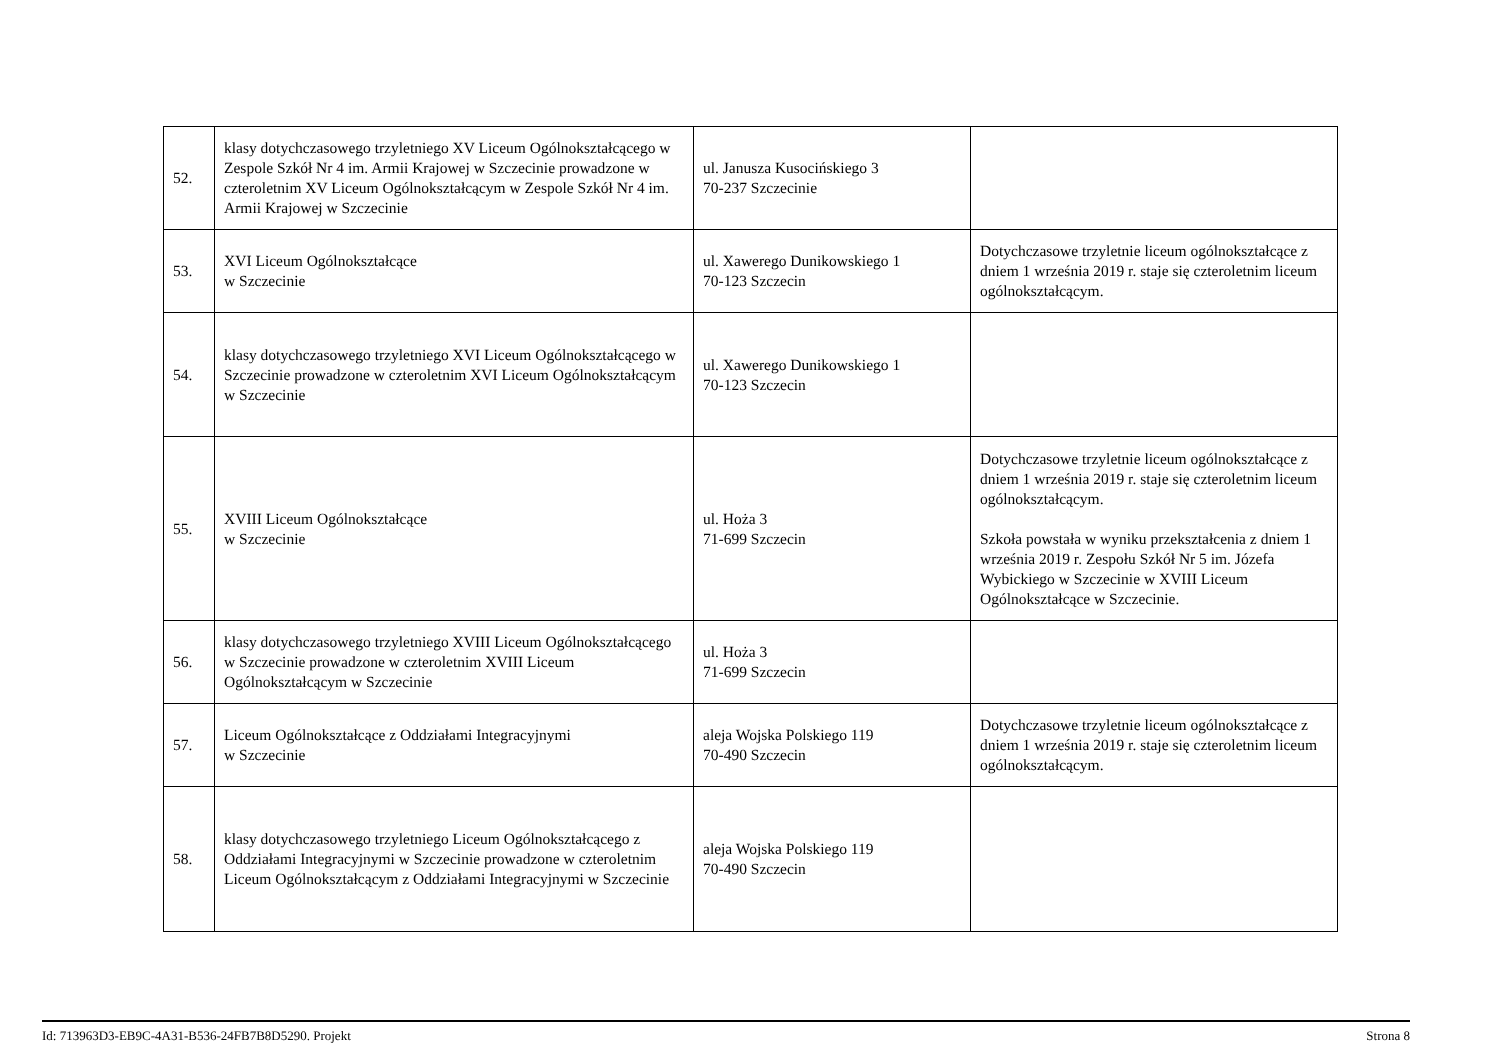| 52. | klasy dotychczasowego trzyletniego XV Liceum Ogólnokształcącego w Zespole Szkół Nr 4 im. Armii Krajowej w Szczecinie prowadzone w czteroletnim XV Liceum Ogólnokształcącym w Zespole Szkół Nr 4 im. Armii Krajowej w Szczecinie | ul. Janusza Kusocińskiego 3 70-237 Szczecinie | |
| 53. | XVI Liceum Ogólnokształcące w Szczecinie | ul. Xawerego Dunikowskiego 1 70-123 Szczecin | Dotychczasowe trzyletnie liceum ogólnokształcące z dniem 1 września 2019 r. staje się czteroletnim liceum ogólnokształcącym. |
| 54. | klasy dotychczasowego trzyletniego XVI Liceum Ogólnokształcącego w Szczecinie prowadzone w czteroletnim XVI Liceum Ogólnokształcącym w Szczecinie | ul. Xawerego Dunikowskiego 1 70-123 Szczecin | |
| 55. | XVIII Liceum Ogólnokształcące w Szczecinie | ul. Hoża 3 71-699 Szczecin | Dotychczasowe trzyletnie liceum ogólnokształcące z dniem 1 września 2019 r. staje się czteroletnim liceum ogólnokształcącym. Szkoła powstała w wyniku przekształcenia z dniem 1 września 2019 r. Zespołu Szkół Nr 5 im. Józefa Wybickiego w Szczecinie w XVIII Liceum Ogólnokształcące w Szczecinie. |
| 56. | klasy dotychczasowego trzyletniego XVIII Liceum Ogólnokształcącego w Szczecinie prowadzone w czteroletnim XVIII Liceum Ogólnokształcącym w Szczecinie | ul. Hoża 3 71-699 Szczecin | |
| 57. | Liceum Ogólnokształcące z Oddziałami Integracyjnymi w Szczecinie | aleja Wojska Polskiego 119 70-490 Szczecin | Dotychczasowe trzyletnie liceum ogólnokształcące z dniem 1 września 2019 r. staje się czteroletnim liceum ogólnokształcącym. |
| 58. | klasy dotychczasowego trzyletniego Liceum Ogólnokształcącego z Oddziałami Integracyjnymi w Szczecinie prowadzone w czteroletnim Liceum Ogólnokształcącym z Oddziałami Integracyjnymi w Szczecinie | aleja Wojska Polskiego 119 70-490 Szczecin | |
Id: 713963D3-EB9C-4A31-B536-24FB7B8D5290. Projekt Strona 8